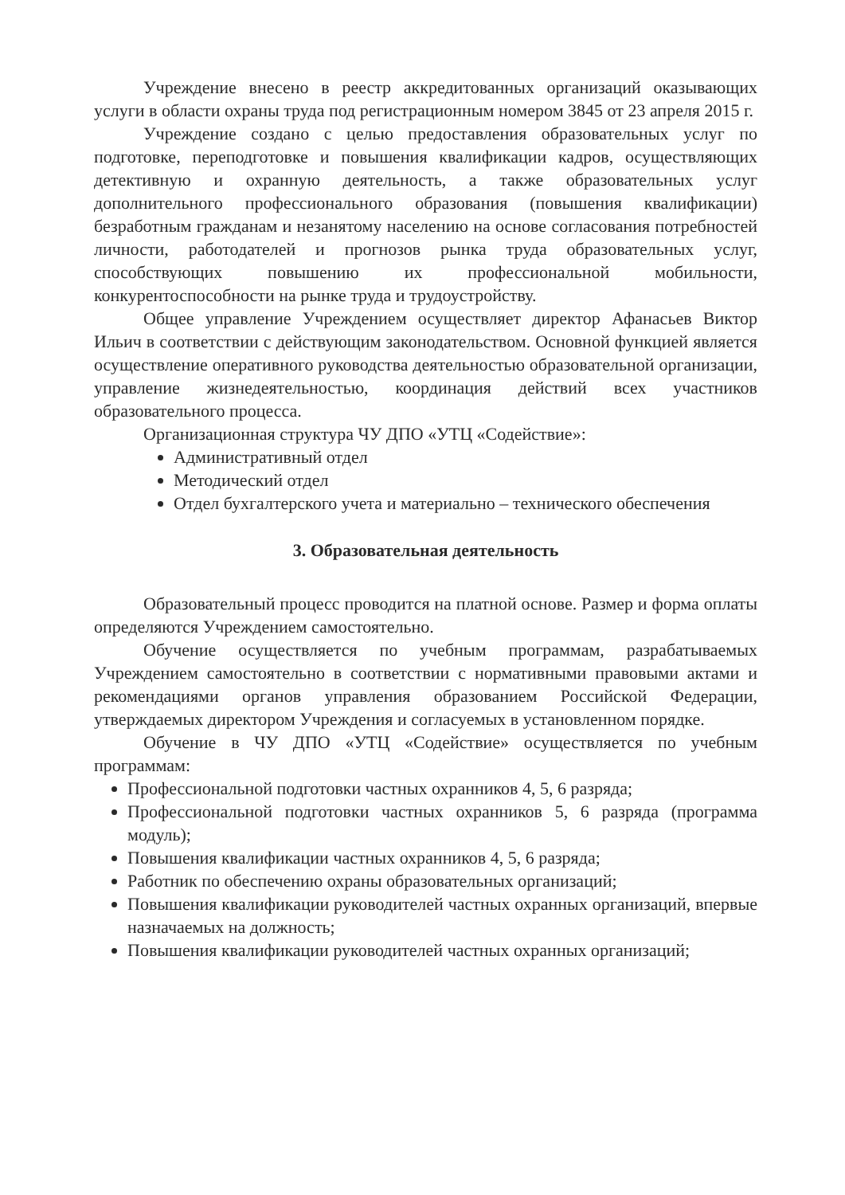Учреждение внесено в реестр аккредитованных организаций оказывающих услуги в области охраны труда под регистрационным номером 3845 от 23 апреля 2015 г.
Учреждение создано с целью предоставления образовательных услуг по подготовке, переподготовке и повышения квалификации кадров, осуществляющих детективную и охранную деятельность, а также образовательных услуг дополнительного профессионального образования (повышения квалификации) безработным гражданам и незанятому населению на основе согласования потребностей личности, работодателей и прогнозов рынка труда образовательных услуг, способствующих повышению их профессиональной мобильности, конкурентоспособности на рынке труда и трудоустройству.
Общее управление Учреждением осуществляет директор Афанасьев Виктор Ильич в соответствии с действующим законодательством. Основной функцией является осуществление оперативного руководства деятельностью образовательной организации, управление жизнедеятельностью, координация действий всех участников образовательного процесса.
Организационная структура ЧУ ДПО «УТЦ «Содействие»:
Административный отдел
Методический отдел
Отдел бухгалтерского учета и материально – технического обеспечения
3. Образовательная деятельность
Образовательный процесс проводится на платной основе. Размер и форма оплаты определяются Учреждением самостоятельно.
Обучение осуществляется по учебным программам, разрабатываемых Учреждением самостоятельно в соответствии с нормативными правовыми актами и рекомендациями органов управления образованием Российской Федерации, утверждаемых директором Учреждения и согласуемых в установленном порядке.
Обучение в ЧУ ДПО «УТЦ «Содействие» осуществляется по учебным программам:
Профессиональной подготовки частных охранников 4, 5, 6 разряда;
Профессиональной подготовки частных охранников 5, 6 разряда (программа модуль);
Повышения квалификации частных охранников 4, 5, 6 разряда;
Работник по обеспечению охраны образовательных организаций;
Повышения квалификации руководителей частных охранных организаций, впервые назначаемых на должность;
Повышения квалификации руководителей частных охранных организаций;